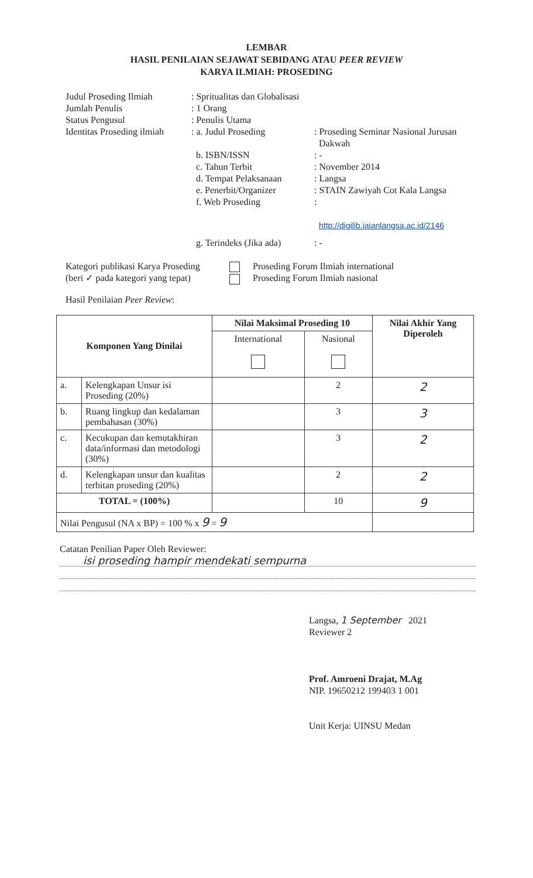LEMBAR
HASIL PENILAIAN SEJAWAT SEBIDANG ATAU PEER REVIEW
KARYA ILMIAH: PROSEDING
Judul Proseding Ilmiah : Spritualitas dan Globalisasi
Jumlah Penulis : 1 Orang
Status Pengusul : Penulis Utama
Identitas Proseding ilmiah
: a. Judul Proseding : Proseding Seminar Nasional Jurusan
Dakwah
b. ISBN/ISSN : -
c. Tahun Terbit : November 2014
d. Tempat Pelaksanaan : Langsa
e. Penerbit/Organizer : STAIN Zawiyah Cot Kala Langsa
f. Web Proseding :
http://digilib.iaianlangsa.ac.id/2146
g. Terindeks (Jika ada)
: -
Kategori publikasi Karya Proseding
(beri ✓ pada kategori yang tepat)
Proseding Forum Ilmiah international
Proseding Forum Ilmiah nasional
Hasil Penilaian Peer Review:
| Komponen Yang Dinilai | | Nilai Maksimal Proseding 10 | | Nilai Akhir Yang Diperoleh |
| --- | --- | --- | --- | --- |
| | | International | Nasional | |
| a. | Kelengkapan Unsur isi Proseding (20%) | | 2 | 2 |
| b. | Ruang lingkup dan kedalaman pembahasan (30%) | | 3 | 3 |
| c. | Kecukupan dan kemutakhiran data/informasi dan metodologi (30%) | | 3 | 2 |
| d. | Kelengkapan unsur dan kualitas terbitan proseding (20%) | | 2 | 2 |
| TOTAL = (100%) | | | 10 | 9 |
| Nilai Pengusul (NA x BP) = 100 % x 9 = 9 | | | | |
Catatan Penilian Paper Oleh Reviewer:
isi proseding hampir mendekati sempurna
Langsa, 1 September 2021
Reviewer 2
Prof. Amroeni Drajat, M.Ag
NIP. 19650212 199403 1 001
Unit Kerja: UINSU Medan